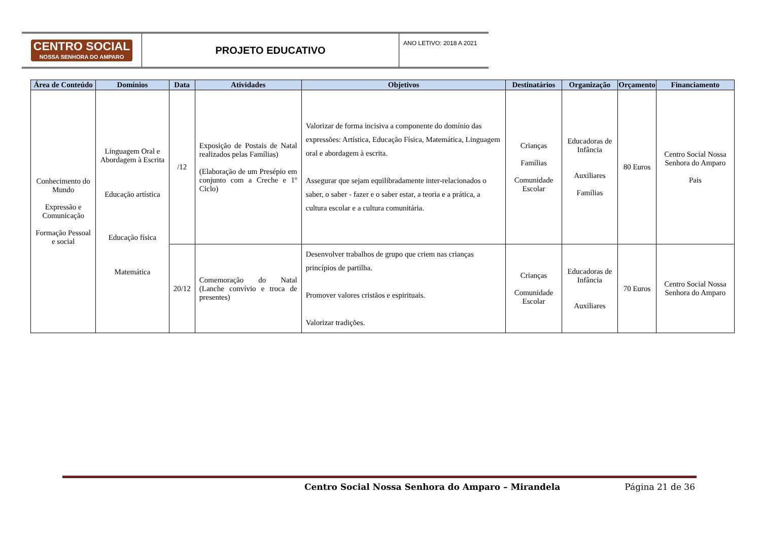CENTRO SOCIAL
NOSSA SENHORA DO AMPARO
PROJETO EDUCATIVO
ANO LETIVO: 2018 A 2021
| Área de Conteúdo | Domínios | Data | Atividades | Objetivos | Destinatários | Organização | Orçamento | Financiamento |
| --- | --- | --- | --- | --- | --- | --- | --- | --- |
| Conhecimento do Mundo Expressão e Comunicação Formação Pessoal e social | Linguagem Oral e Abordagem à Escrita Educação artística Educação física Matemática | /12 | Exposição de Postais de Natal realizados pelas Famílias) (Elaboração de um Presépio em conjunto com a Creche e 1º Ciclo) | Valorizar de forma incisiva a componente do domínio das expressões: Artística, Educação Física, Matemática, Linguagem oral e abordagem à escrita. Assegurar que sejam equilibradamente inter-relacionados o saber, o saber - fazer e o saber estar, a teoria e a prática, a cultura escolar e a cultura comunitária. | Crianças Famílias Comunidade Escolar | Educadoras de Infância Auxiliares Famílias | 80 Euros | Centro Social Nossa Senhora do Amparo Pais |
| | | 20/12 | Comemoração do Natal (Lanche convívio e troca de presentes) | Desenvolver trabalhos de grupo que criem nas crianças princípios de partilha. Promover valores cristãos e espirituais. Valorizar tradições. | Crianças Comunidade Escolar | Educadoras de Infância Auxiliares | 70 Euros | Centro Social Nossa Senhora do Amparo |
Centro Social Nossa Senhora do Amparo – Mirandela Página 21 de 36